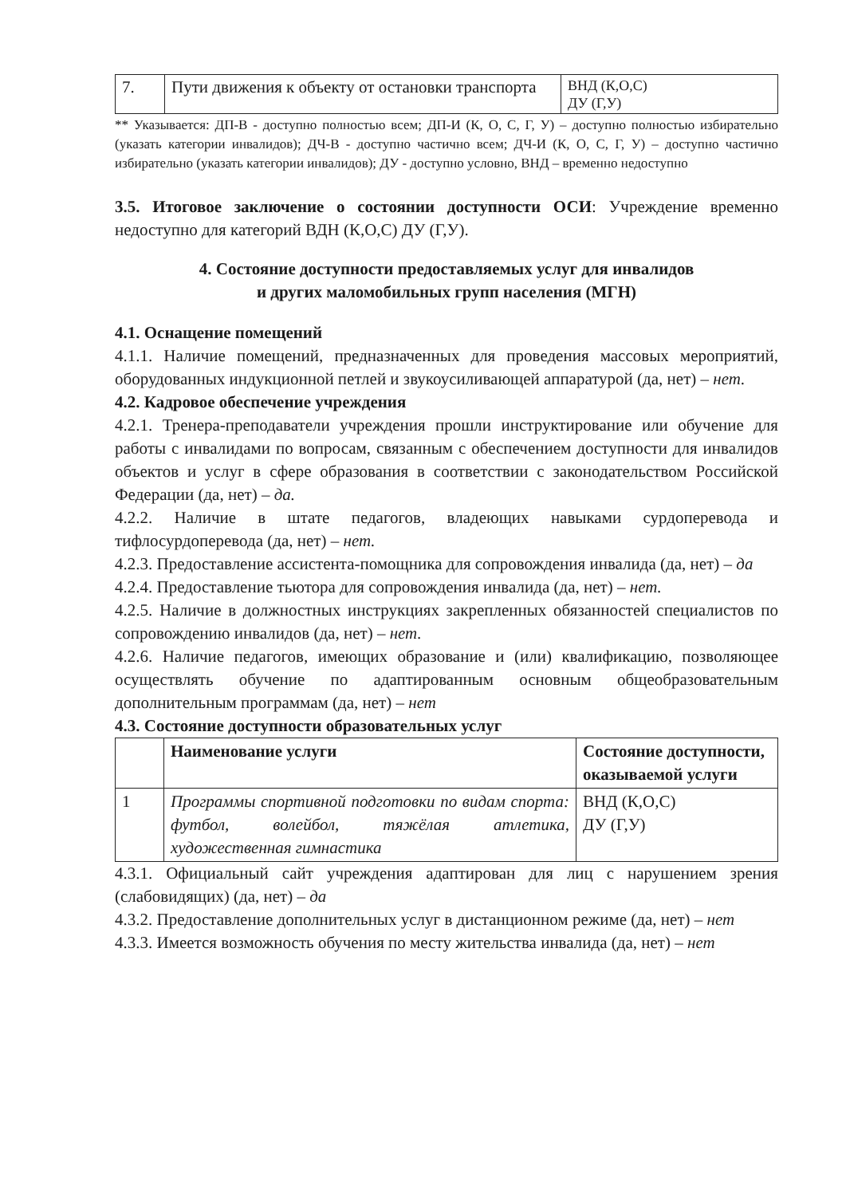| 7. | Пути движения к объекту от остановки транспорта | ВНД (К,О,С) ДУ (Г,У) |
** Указывается: ДП-В - доступно полностью всем; ДП-И (К, О, С, Г, У) – доступно полностью избирательно (указать категории инвалидов); ДЧ-В - доступно частично всем; ДЧ-И (К, О, С, Г, У) – доступно частично избирательно (указать категории инвалидов); ДУ - доступно условно, ВНД – временно недоступно
3.5. Итоговое заключение о состоянии доступности ОСИ: Учреждение временно недоступно для категорий ВДН (К,О,С) ДУ (Г,У).
4. Состояние доступности предоставляемых услуг для инвалидов
и других маломобильных групп населения (МГН)
4.1. Оснащение помещений
4.1.1. Наличие помещений, предназначенных для проведения массовых мероприятий, оборудованных индукционной петлей и звукоусиливающей аппаратурой (да, нет) – нет.
4.2. Кадровое обеспечение учреждения
4.2.1. Тренера-преподаватели учреждения прошли инструктирование или обучение для работы с инвалидами по вопросам, связанным с обеспечением доступности для инвалидов объектов и услуг в сфере образования в соответствии с законодательством Российской Федерации (да, нет) – да.
4.2.2. Наличие в штате педагогов, владеющих навыками сурдоперевода и тифлосурдоперевода (да, нет) – нет.
4.2.3. Предоставление ассистента-помощника для сопровождения инвалида (да, нет) – да
4.2.4. Предоставление тьютора для сопровождения инвалида (да, нет) – нет.
4.2.5. Наличие в должностных инструкциях закрепленных обязанностей специалистов по сопровождению инвалидов (да, нет) – нет.
4.2.6. Наличие педагогов, имеющих образование и (или) квалификацию, позволяющее осуществлять обучение по адаптированным основным общеобразовательным дополнительным программам (да, нет) – нет
4.3. Состояние доступности образовательных услуг
| | Наименование услуги | Состояние доступности, оказываемой услуги |
| --- | --- | --- |
| 1 | Программы спортивной подготовки по видам спорта: футбол, волейбол, тяжёлая атлетика, художественная гимнастика | ВНД (К,О,С) ДУ (Г,У) |
4.3.1. Официальный сайт учреждения адаптирован для лиц с нарушением зрения (слабовидящих) (да, нет) – да
4.3.2. Предоставление дополнительных услуг в дистанционном режиме (да, нет) – нет
4.3.3. Имеется возможность обучения по месту жительства инвалида (да, нет) – нет